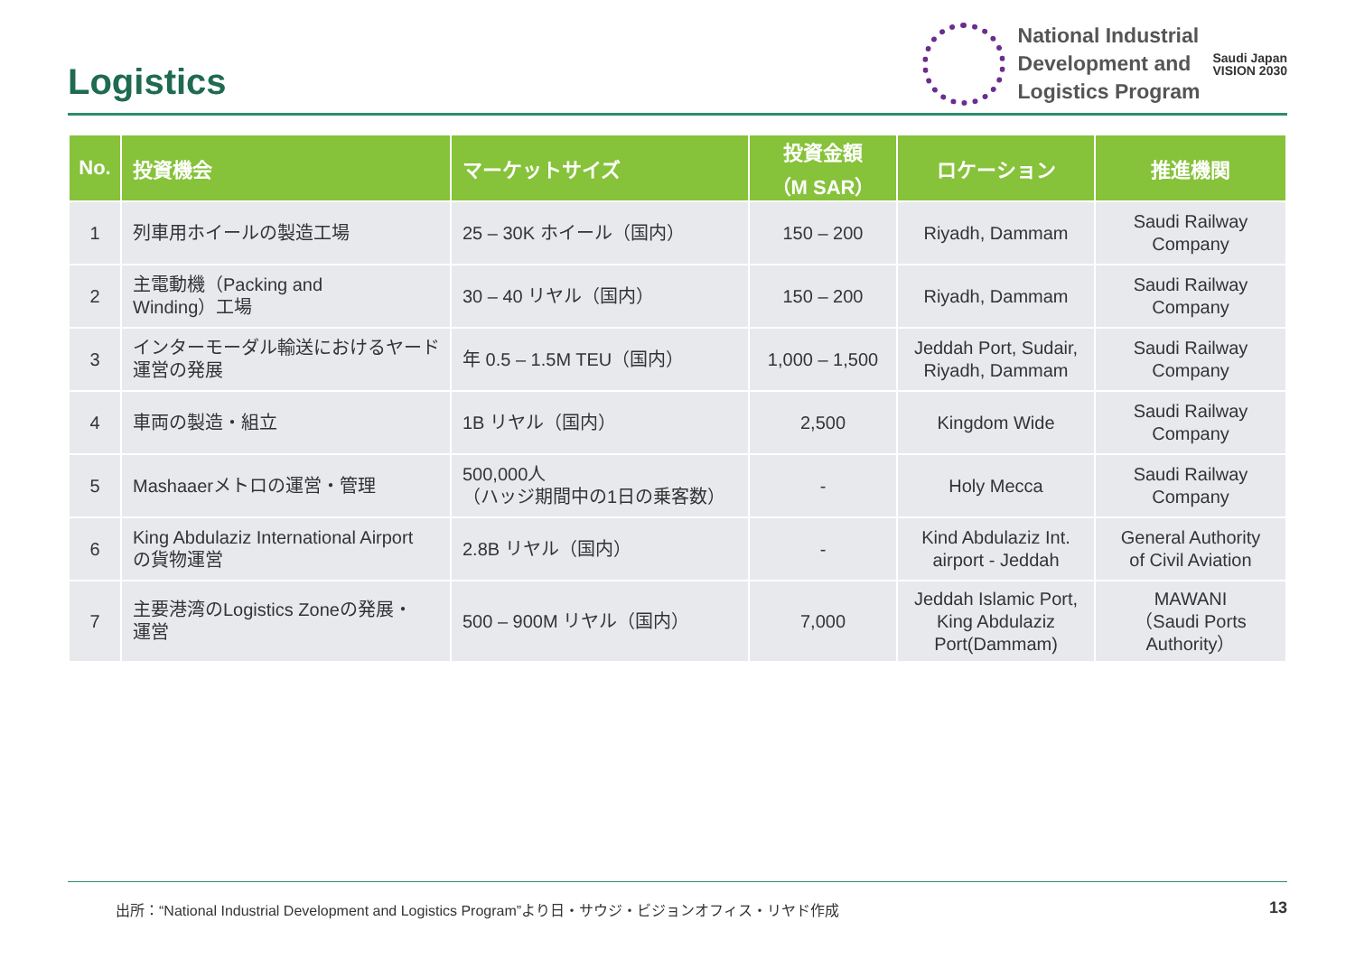Logistics
National Industrial
Development and
Logistics Program
Saudi Japan
VISION 2030
| No. | 投資機会 | マーケットサイズ | 投資金額 （M SAR） | ロケーション | 推進機関 |
| --- | --- | --- | --- | --- | --- |
| 1 | 列車用ホイールの製造工場 | 25 – 30K ホイール（国内） | 150 – 200 | Riyadh, Dammam | Saudi Railway Company |
| 2 | 主電動機（Packing and Winding）工場 | 30 – 40 リヤル（国内） | 150 – 200 | Riyadh, Dammam | Saudi Railway Company |
| 3 | インターモーダル輸送におけるヤード 運営の発展 | 年 0.5 – 1.5M TEU（国内） | 1,000 – 1,500 | Jeddah Port, Sudair, Riyadh, Dammam | Saudi Railway Company |
| 4 | 車両の製造・組立 | 1B リヤル（国内） | 2,500 | Kingdom Wide | Saudi Railway Company |
| 5 | Mashaaerメトロの運営・管理 | 500,000人 （ハッジ期間中の1日の乗客数） | - | Holy Mecca | Saudi Railway Company |
| 6 | King Abdulaziz International Airport の貨物運営 | 2.8B リヤル（国内） | - | Kind Abdulaziz Int. airport - Jeddah | General Authority of Civil Aviation |
| 7 | 主要港湾のLogistics Zoneの発展・ 運営 | 500 – 900M リヤル（国内） | 7,000 | Jeddah Islamic Port, King Abdulaziz Port(Dammam) | MAWANI （Saudi Ports Authority） |
出所：“National Industrial Development and Logistics Program”より日・サウジ・ビジョンオフィス・リヤド作成 13